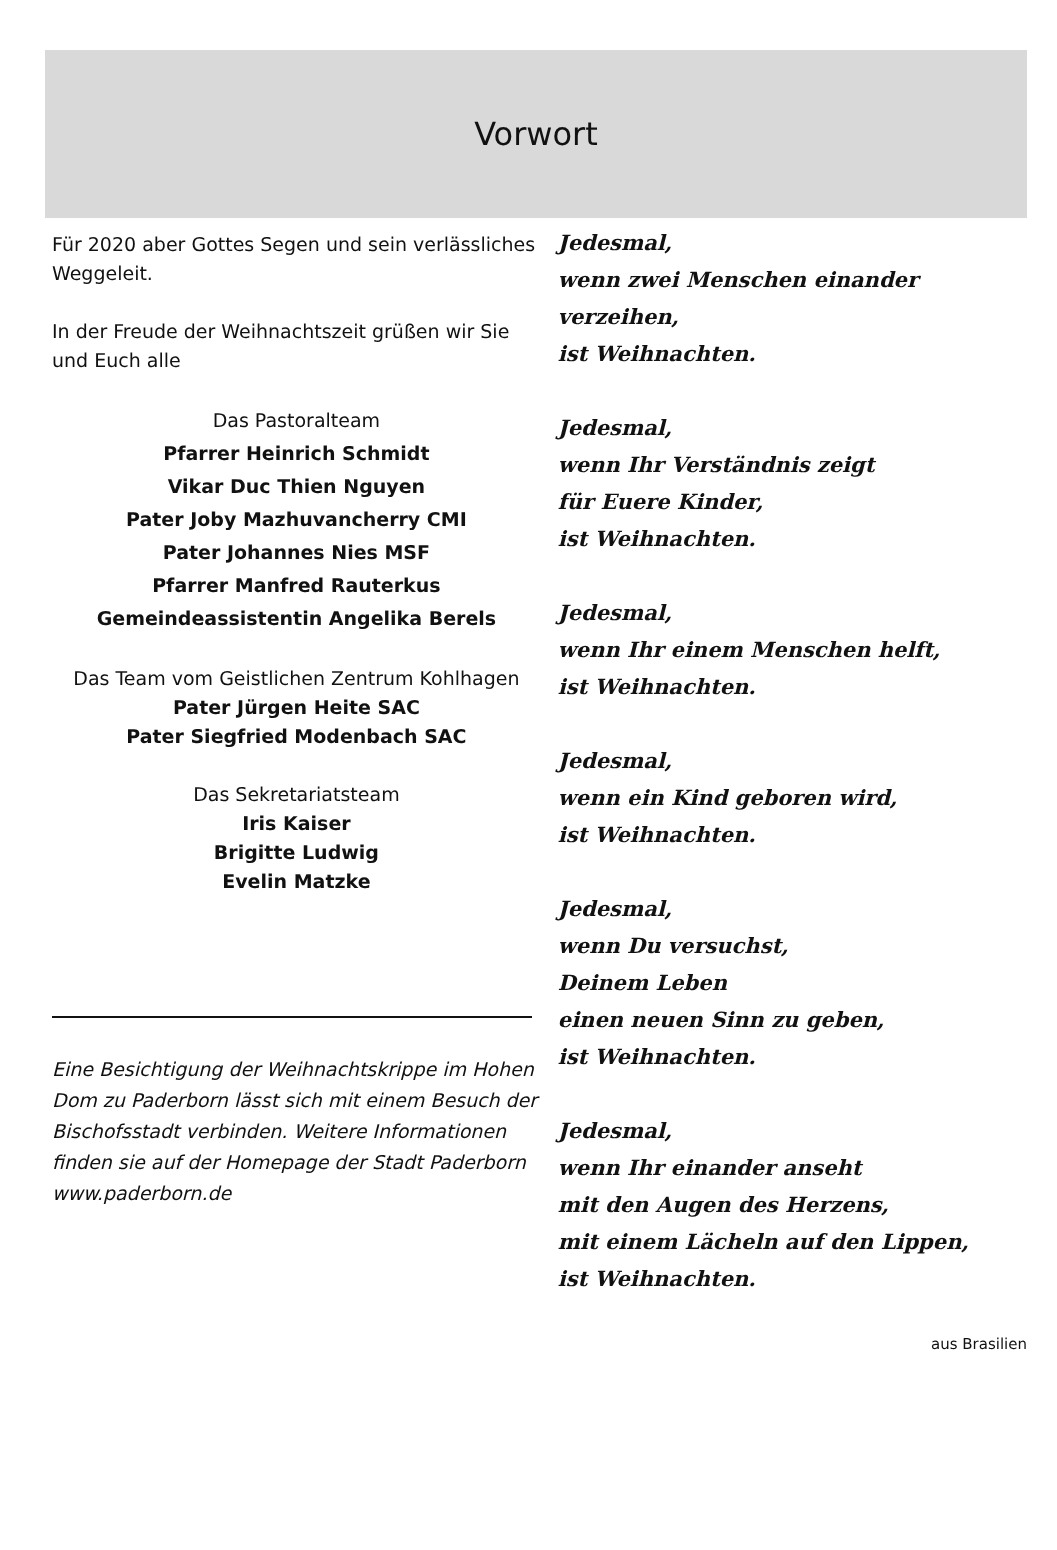Vorwort
Für 2020 aber Gottes Segen und sein verlässliches Weggeleit.
In der Freude der Weihnachtszeit grüßen wir Sie und Euch alle
Das Pastoralteam
Pfarrer Heinrich Schmidt
Vikar Duc Thien Nguyen
Pater Joby Mazhuvancherry CMI
Pater Johannes Nies MSF
Pfarrer Manfred Rauterkus
Gemeindeassistentin Angelika Berels
Das Team vom Geistlichen Zentrum Kohlhagen
Pater Jürgen Heite SAC
Pater Siegfried Modenbach SAC
Das Sekretariatsteam
Iris Kaiser
Brigitte Ludwig
Evelin Matzke
Eine Besichtigung der Weihnachtskrippe im Hohen Dom zu Paderborn lässt sich mit einem Besuch der Bischofsstadt verbinden. Weitere Informationen finden sie auf der Homepage der Stadt Paderborn www.paderborn.de
Jedesmal,
wenn zwei Menschen einander verzeihen,
ist Weihnachten.
Jedesmal,
wenn Ihr Verständnis zeigt
für Euere Kinder,
ist Weihnachten.
Jedesmal,
wenn Ihr einem Menschen helft,
ist Weihnachten.
Jedesmal,
wenn ein Kind geboren wird,
ist Weihnachten.
Jedesmal,
wenn Du versuchst,
Deinem Leben
einen neuen Sinn zu geben,
ist Weihnachten.
Jedesmal,
wenn Ihr einander anseht
mit den Augen des Herzens,
mit einem Lächeln auf den Lippen,
ist Weihnachten.
aus Brasilien